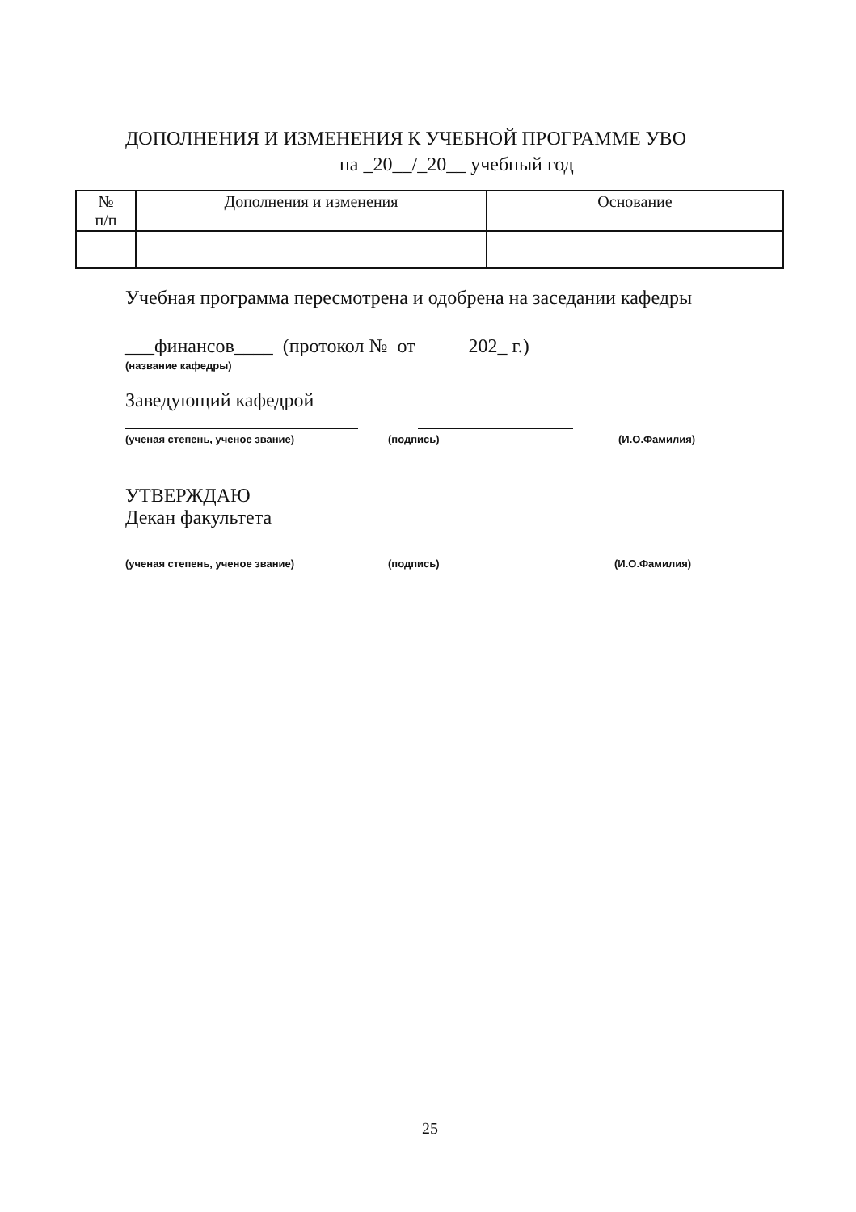ДОПОЛНЕНИЯ И ИЗМЕНЕНИЯ К УЧЕБНОЙ ПРОГРАММЕ УВО
на _20__/_20__ учебный год
| № п/п | Дополнения и изменения | Основание |
| --- | --- | --- |
Учебная программа пересмотрена и одобрена на заседании кафедры
___финансов____ (протокол № от 202_ г.)
(название кафедры)
Заведующий кафедрой
(ученая степень, ученое звание)
(подпись) (И.О.Фамилия)
УТВЕРЖДАЮ
Декан факультета
(ученая степень, ученое звание)
(подпись) (И.О.Фамилия)
25